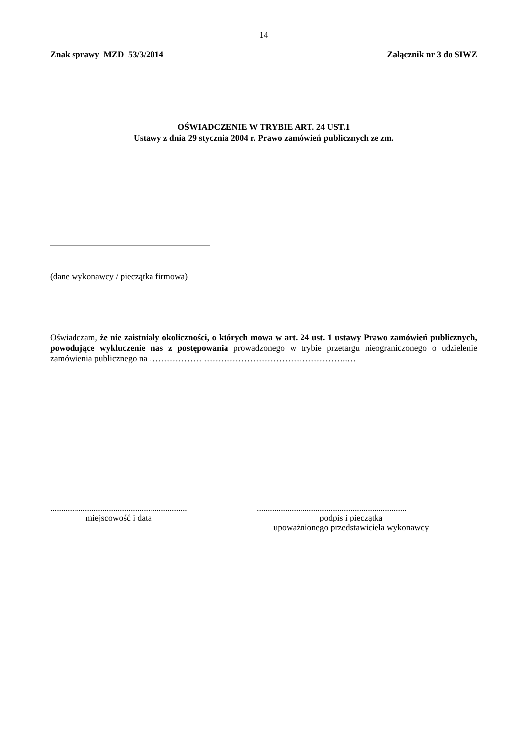14
Znak sprawy MZD 53/3/2014 Załącznik nr 3 do SIWZ
OŚWIADCZENIE W TRYBIE ART. 24 UST.1
Ustawy z dnia 29 stycznia 2004 r. Prawo zamówień publicznych ze zm.
(dane wykonawcy / pieczątka firmowa)
Oświadczam, że nie zaistniały okoliczności, o których mowa w art. 24 ust. 1 ustawy Prawo zamówień publicznych, powodujące wykluczenie nas z postępowania prowadzonego w trybie przetargu nieograniczonego o udzielenie zamówienia publicznego na ……………… …………………………………………..…
...............................................................
miejscowość i data
.....................................................................
podpis i pieczątka
upoważnionego przedstawiciela wykonawcy